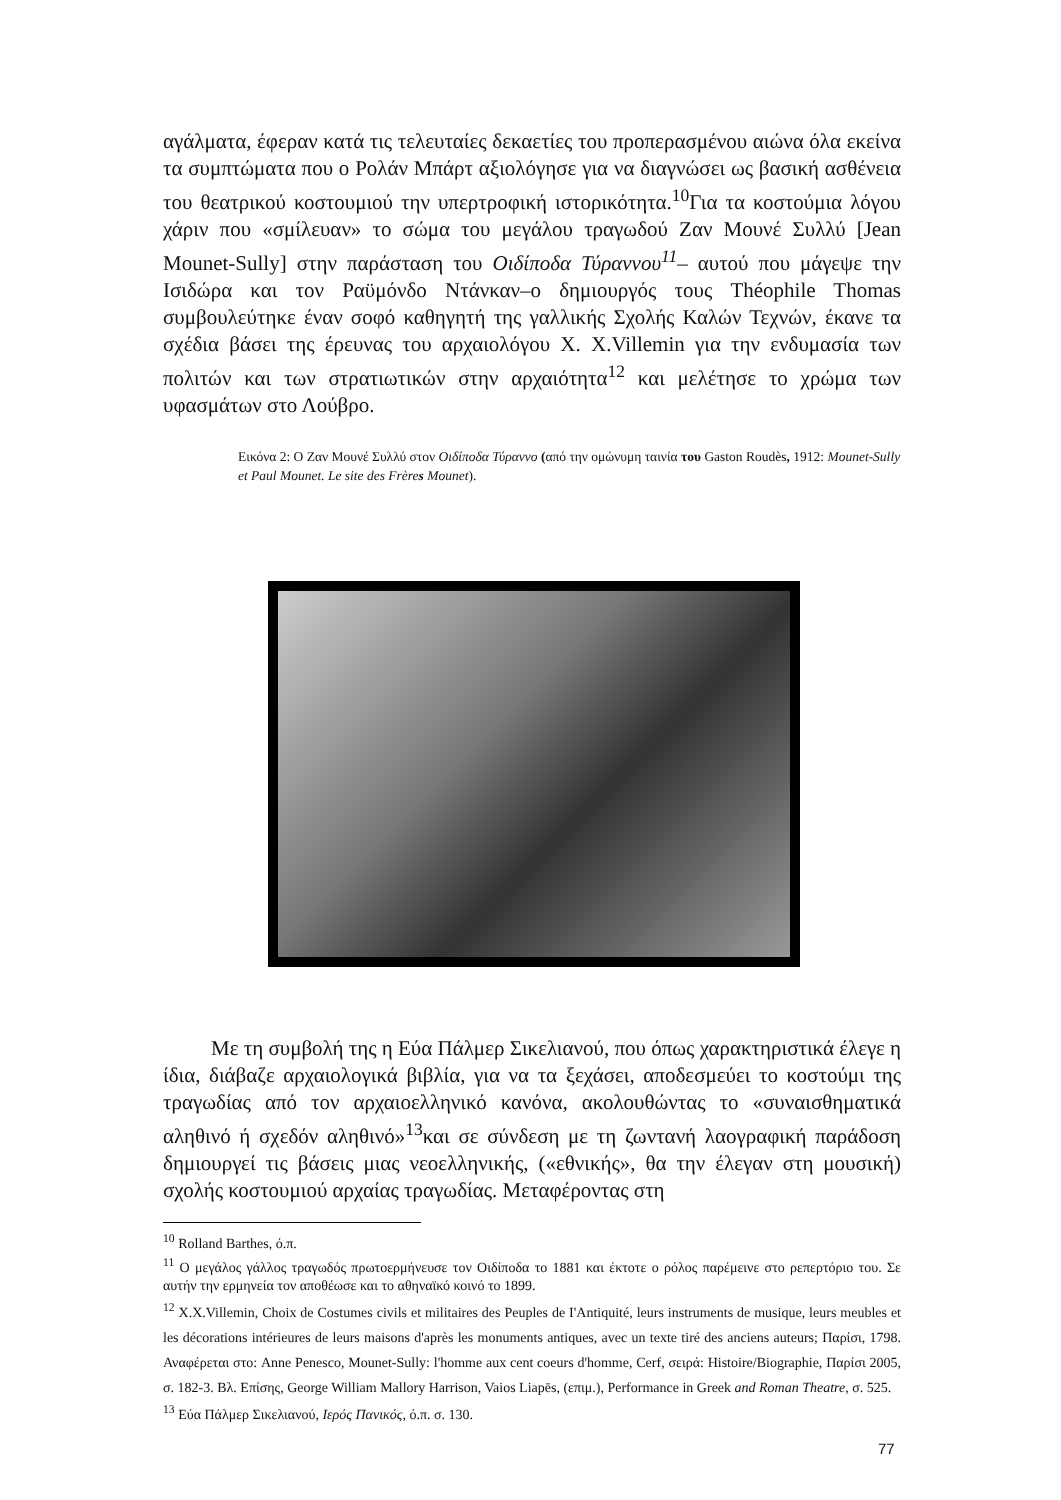αγάλματα, έφεραν κατά τις τελευταίες δεκαετίες του προπερασμένου αιώνα όλα εκείνα τα συμπτώματα που ο Ρολάν Μπάρτ αξιολόγησε για να διαγνώσει ως βασική ασθένεια του θεατρικού κοστουμιού την υπερτροφική ιστορικότητα.<sup>10</sup>Για τα κοστούμια λόγου χάριν που «σμίλευαν» το σώμα του μεγάλου τραγωδού Ζαν Μουνέ Συλλύ [Jean Mounet-Sully] στην παράσταση του Οιδίποδα Τύραννου<sup>11</sup>– αυτού που μάγεψε την Ισιδώρα και τον Ραϋμόνδο Ντάνκαν–ο δημιουργός τους Théophile Thomas συμβουλεύτηκε έναν σοφό καθηγητή της γαλλικής Σχολής Καλών Τεχνών, έκανε τα σχέδια βάσει της έρευνας του αρχαιολόγου Χ. Χ.Villemin για την ενδυμασία των πολιτών και των στρατιωτικών στην αρχαιότητα<sup>12</sup> και μελέτησε το χρώμα των υφασμάτων στο Λούβρο.
Εικόνα 2: Ο Ζαν Μουνέ Συλλύ στον Οιδίποδα Τύραννο (από την ομώνυμη ταινία του Gaston Roudès, 1912: Mounet-Sully et Paul Mounet. Le site des Frères Mounet).
Με τη συμβολή της η Εύα Πάλμερ Σικελιανού, που όπως χαρακτηριστικά έλεγε η ίδια, διάβαζε αρχαιολογικά βιβλία, για να τα ξεχάσει, αποδεσμεύει το κοστούμι της τραγωδίας από τον αρχαιοελληνικό κανόνα, ακολουθώντας το «συναισθηματικά αληθινό ή σχεδόν αληθινό»<sup>13</sup>και σε σύνδεση με τη ζωντανή λαογραφική παράδοση δημιουργεί τις βάσεις μιας νεοελληνικής, («εθνικής», θα την έλεγαν στη μουσική) σχολής κοστουμιού αρχαίας τραγωδίας. Μεταφέροντας στη
<sup>10</sup> Rolland Barthes, ό.π.
<sup>11</sup> Ο μεγάλος γάλλος τραγωδός πρωτοερμήνευσε τον Οιδίποδα το 1881 και έκτοτε ο ρόλος παρέμεινε στο ρεπερτόριο του. Σε αυτήν την ερμηνεία τον αποθέωσε και το αθηναϊκό κοινό το 1899.
<sup>12</sup> X.X.Villemin, Choix de Costumes civils et militaires des Peuples de I'Antiquité, leurs instruments de musique, leurs meubles et les décorations intérieures de leurs maisons d'après les monuments antiques, avec un texte tiré des anciens auteurs; Παρίσι, 1798. Αναφέρεται στο: Anne Penesco, Mounet-Sully: l'homme aux cent coeurs d'homme, Cerf, σειρά: Histoire/Biographie, Παρίσι 2005, σ. 182-3. Βλ. Επίσης, George William Mallory Harrison, Vaios Liapēs, (επιμ.), Performance in Greek and Roman Theatre, σ. 525.
<sup>13</sup> Εύα Πάλμερ Σικελιανού, Ιερός Πανικός, ό.π. σ. 130.
77